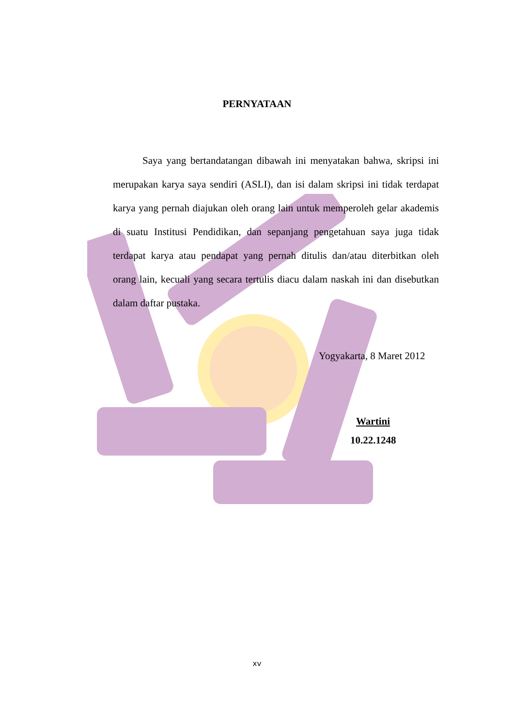PERNYATAAN
Saya yang bertandatangan dibawah ini menyatakan bahwa, skripsi ini merupakan karya saya sendiri (ASLI), dan isi dalam skripsi ini tidak terdapat karya yang pernah diajukan oleh orang lain untuk memperoleh gelar akademis di suatu Institusi Pendidikan, dan sepanjang pengetahuan saya juga tidak terdapat karya atau pendapat yang pernah ditulis dan/atau diterbitkan oleh orang lain, kecuali yang secara tertulis diacu dalam naskah ini dan disebutkan dalam daftar pustaka.
Yogyakarta, 8 Maret 2012
Wartini
10.22.1248
xv